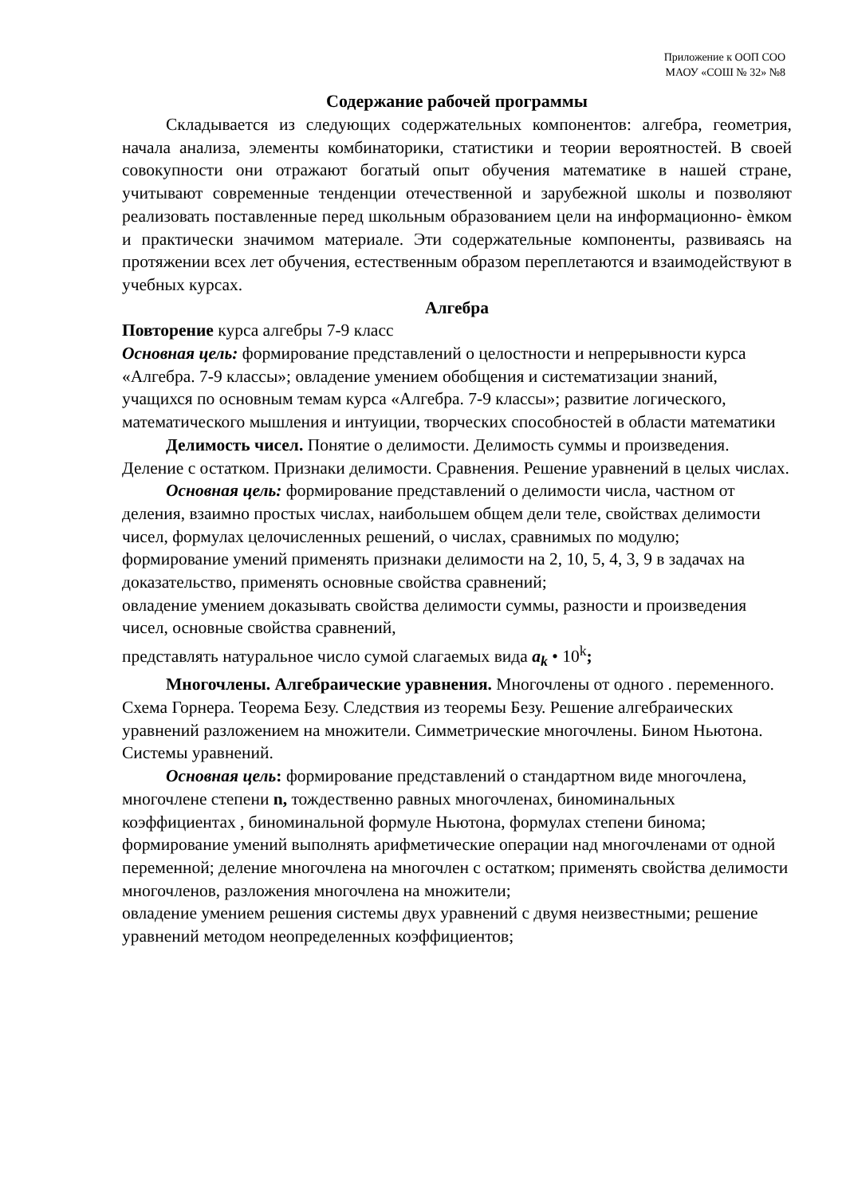Приложение к ООП СОО
МАОУ «СОШ № 32» №8
Содержание рабочей программы
Складывается из следующих содержательных компонентов: алгебра, геометрия, начала анализа, элементы комбинаторики, статистики и теории вероятностей. В своей совокупности они отражают богатый опыт обучения математике в нашей стране, учитывают современные тенденции отечественной и зарубежной школы и позволяют реализовать поставленные перед школьным образованием цели на информационно- ѐмком и практически значимом материале. Эти содержательные компоненты, развиваясь на протяжении всех лет обучения, естественным образом переплетаются и взаимодействуют в учебных курсах.
Алгебра
Повторение курса алгебры 7-9 класс
Основная цель: формирование представлений о целостности и непрерывности курса «Алгебра. 7-9 классы»; овладение умением обобщения и систематизации знаний, учащихся по основным темам курса «Алгебра. 7-9 классы»; развитие логического, математического мышления и интуиции, творческих способностей в области математики
Делимость чисел. Понятие о делимости. Делимость суммы и произведения. Деление с остатком. Признаки делимости. Сравнения. Решение уравнений в целых числах.
Основная цель: формирование представлений о делимости числа, частном от деления, взаимно простых числах, наибольшем общем дели теле, свойствах делимости чисел, формулах целочисленных решений, о числах, сравнимых по модулю;
формирование умений применять признаки делимости на 2, 10, 5, 4, 3, 9 в задачах на доказательство, применять основные свойства сравнений;
овладение умением доказывать свойства делимости суммы, разности и произведения чисел, основные свойства сравнений,
представлять натуральное число сумой слагаемых вида a<sub>k</sub> • 10<sup>k</sup>;
Многочлены. Алгебраические уравнения. Многочлены от одного . переменного. Схема Горнера. Теорема Безу. Следствия из теоремы Безу. Решение алгебраических уравнений разложением на множители. Симметрические многочлены. Бином Ньютона. Системы уравнений.
Основная цель: формирование представлений о стандартном виде многочлена, многочлене степени n, тождественно равных многочленах, биноминальных коэффициентах , биноминальной формуле Ньютона, формулах степени бинома;
формирование умений выполнять арифметические операции над многочленами от одной переменной; деление многочлена на многочлен с остатком; применять свойства делимости многочленов, разложения многочлена на множители;
овладение умением решения системы двух уравнений с двумя неизвестными; решение уравнений методом неопределенных коэффициентов;